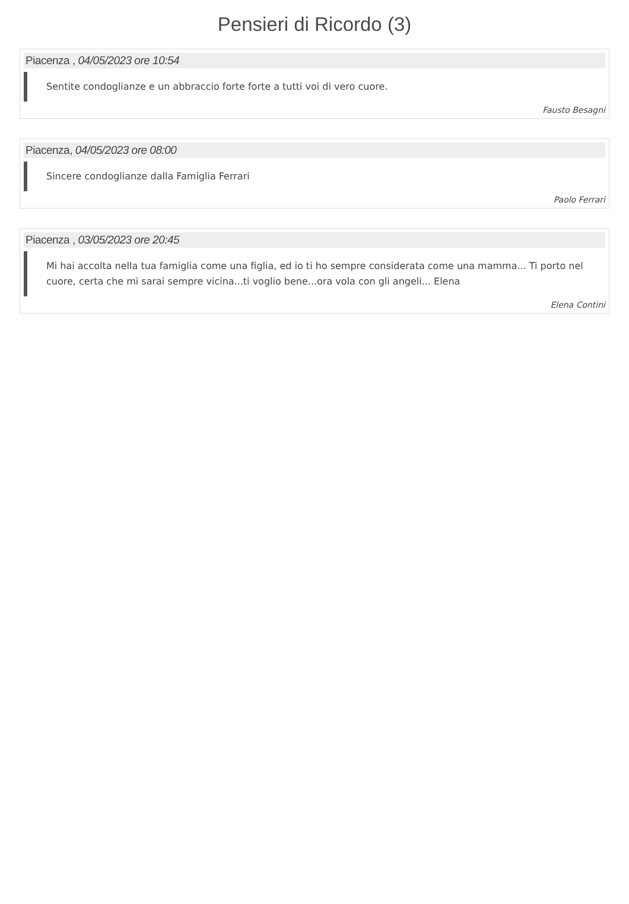Pensieri di Ricordo (3)
Piacenza , 04/05/2023 ore 10:54
Sentite condoglianze e un abbraccio forte forte a tutti voi di vero cuore.
Fausto Besagni
Piacenza, 04/05/2023 ore 08:00
Sincere condoglianze dalla Famiglia Ferrari
Paolo Ferrari
Piacenza , 03/05/2023 ore 20:45
Mi hai accolta nella tua famiglia come una figlia, ed io ti ho sempre considerata come una mamma... Ti porto nel cuore, certa che mi sarai sempre vicina...ti voglio bene...ora vola con gli angeli... Elena
Elena Contini